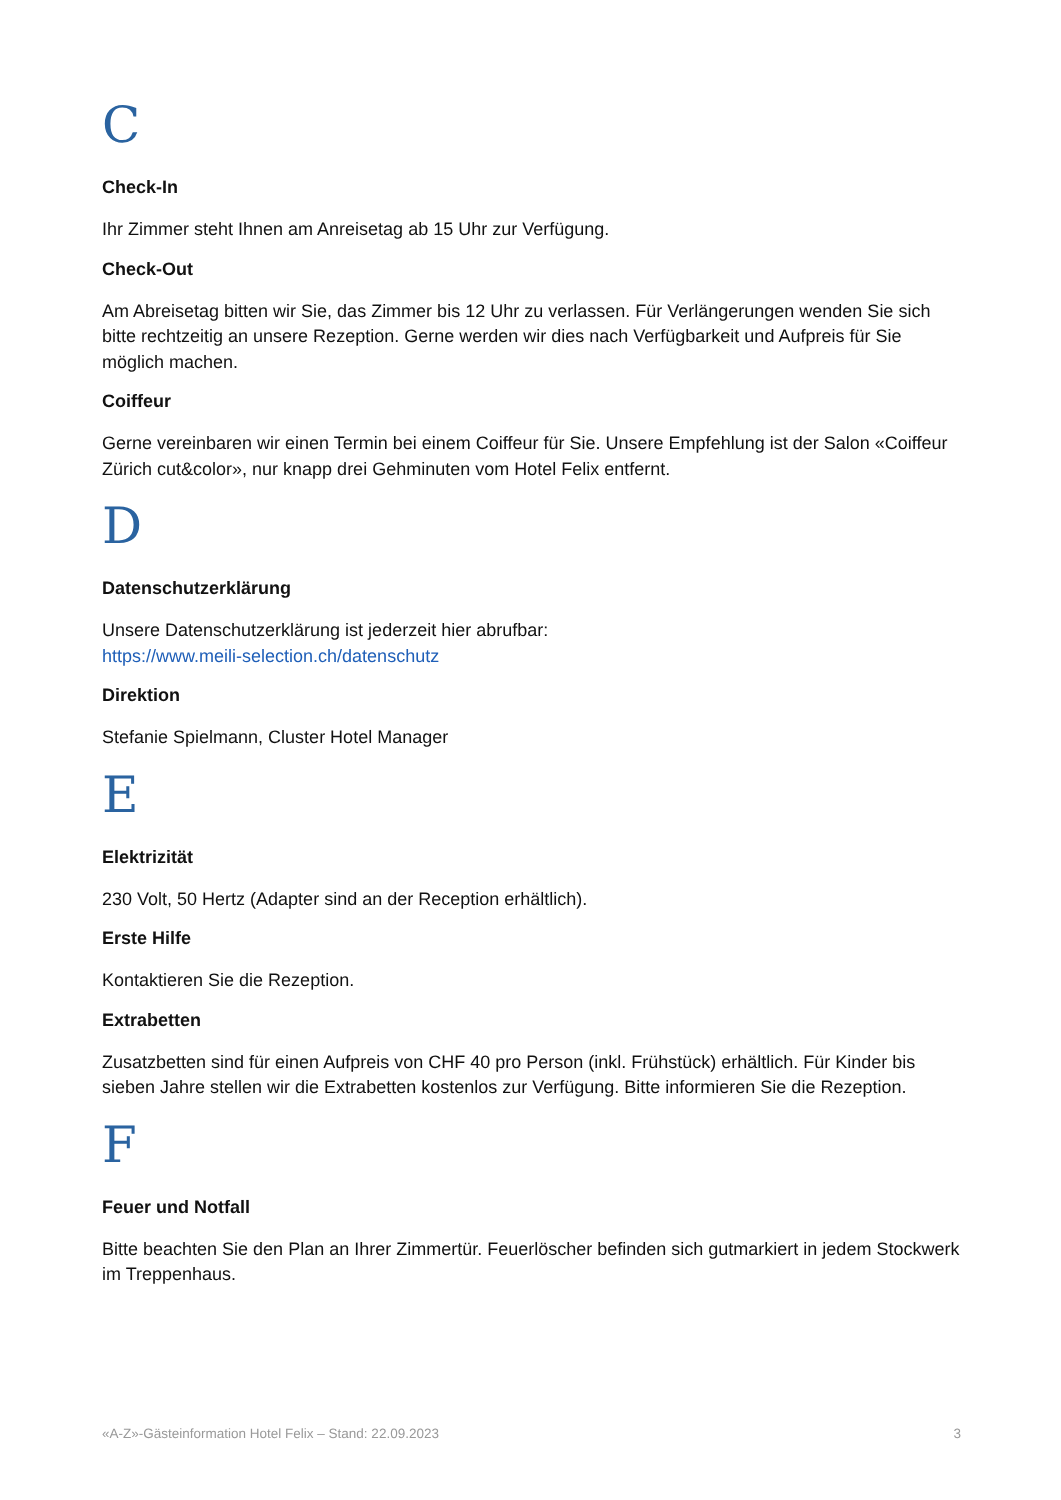C
Check-In
Ihr Zimmer steht Ihnen am Anreisetag ab 15 Uhr zur Verfügung.
Check-Out
Am Abreisetag bitten wir Sie, das Zimmer bis 12 Uhr zu verlassen. Für Verlängerungen wenden Sie sich bitte rechtzeitig an unsere Rezeption. Gerne werden wir dies nach Verfügbarkeit und Aufpreis für Sie möglich machen.
Coiffeur
Gerne vereinbaren wir einen Termin bei einem Coiffeur für Sie. Unsere Empfehlung ist der Salon «Coiffeur Zürich cut&color», nur knapp drei Gehminuten vom Hotel Felix entfernt.
D
Datenschutzerklärung
Unsere Datenschutzerklärung ist jederzeit hier abrufbar:
https://www.meili-selection.ch/datenschutz
Direktion
Stefanie Spielmann, Cluster Hotel Manager
E
Elektrizität
230 Volt, 50 Hertz (Adapter sind an der Reception erhältlich).
Erste Hilfe
Kontaktieren Sie die Rezeption.
Extrabetten
Zusatzbetten sind für einen Aufpreis von CHF 40 pro Person (inkl. Frühstück) erhältlich. Für Kinder bis sieben Jahre stellen wir die Extrabetten kostenlos zur Verfügung. Bitte informieren Sie die Rezeption.
F
Feuer und Notfall
Bitte beachten Sie den Plan an Ihrer Zimmertür. Feuerlöscher befinden sich gutmarkiert in jedem Stockwerk im Treppenhaus.
«A-Z»-Gästeinformation Hotel Felix – Stand: 22.09.2023 3